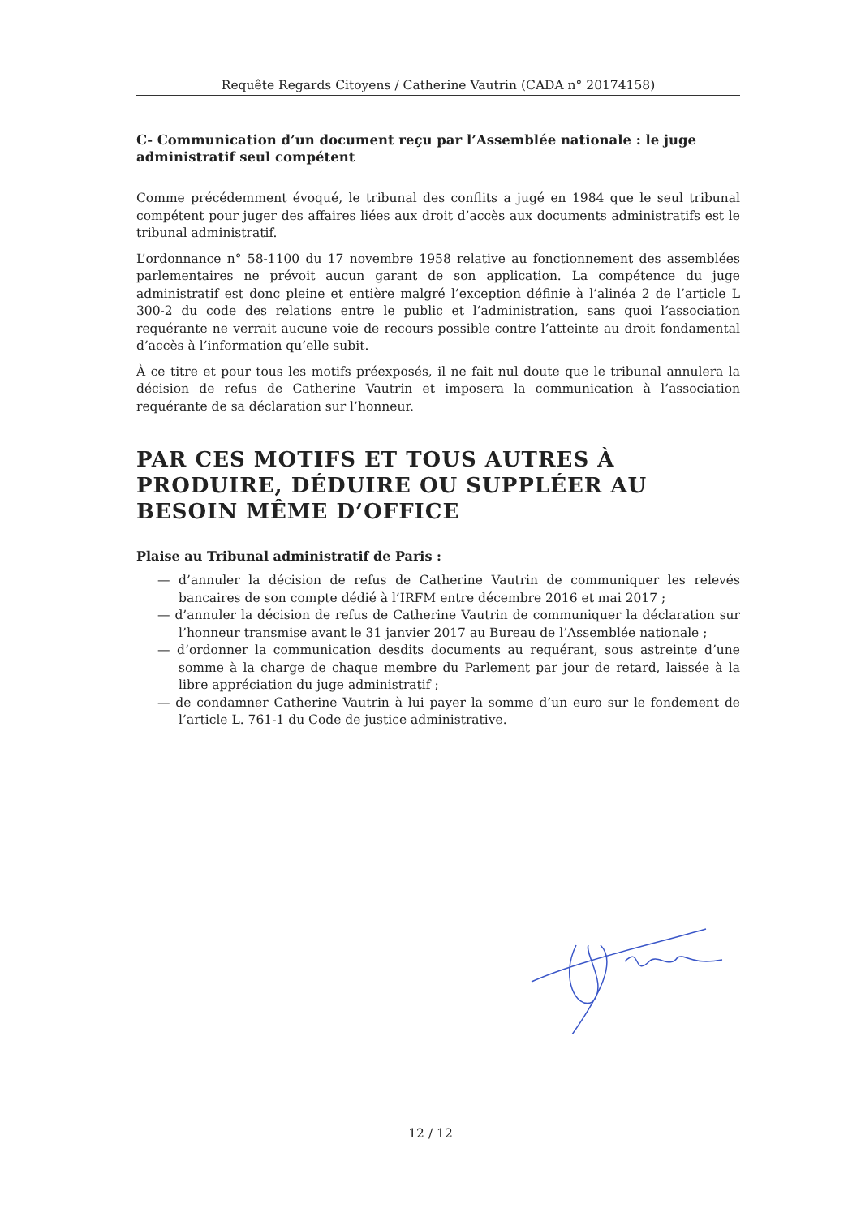Requête Regards Citoyens / Catherine Vautrin (CADA n° 20174158)
C- Communication d’un document reçu par l’Assemblée nationale : le juge administratif seul compétent
Comme précédemment évoqué, le tribunal des conflits a jugé en 1984 que le seul tribunal compétent pour juger des affaires liées aux droit d’accès aux documents administratifs est le tribunal administratif.
L’ordonnance n° 58-1100 du 17 novembre 1958 relative au fonctionnement des assemblées parlementaires ne prévoit aucun garant de son application. La compétence du juge administratif est donc pleine et entière malgré l’exception définie à l’alinéa 2 de l’article L 300-2 du code des relations entre le public et l’administration, sans quoi l’association requérante ne verrait aucune voie de recours possible contre l’atteinte au droit fondamental d’accès à l’information qu’elle subit.
À ce titre et pour tous les motifs préexposés, il ne fait nul doute que le tribunal annulera la décision de refus de Catherine Vautrin et imposera la communication à l’association requérante de sa déclaration sur l’honneur.
PAR CES MOTIFS ET TOUS AUTRES À PRODUIRE, DÉDUIRE OU SUPPLÉER AU BESOIN MÊME D’OFFICE
Plaise au Tribunal administratif de Paris :
— d’annuler la décision de refus de Catherine Vautrin de communiquer les relevés bancaires de son compte dédié à l’IRFM entre décembre 2016 et mai 2017 ;
— d’annuler la décision de refus de Catherine Vautrin de communiquer la déclaration sur l’honneur transmise avant le 31 janvier 2017 au Bureau de l’Assemblée nationale ;
— d’ordonner la communication desdits documents au requérant, sous astreinte d’une somme à la charge de chaque membre du Parlement par jour de retard, laissée à la libre appréciation du juge administratif ;
— de condamner Catherine Vautrin à lui payer la somme d’un euro sur le fondement de l’article L. 761-1 du Code de justice administrative.
12 / 12